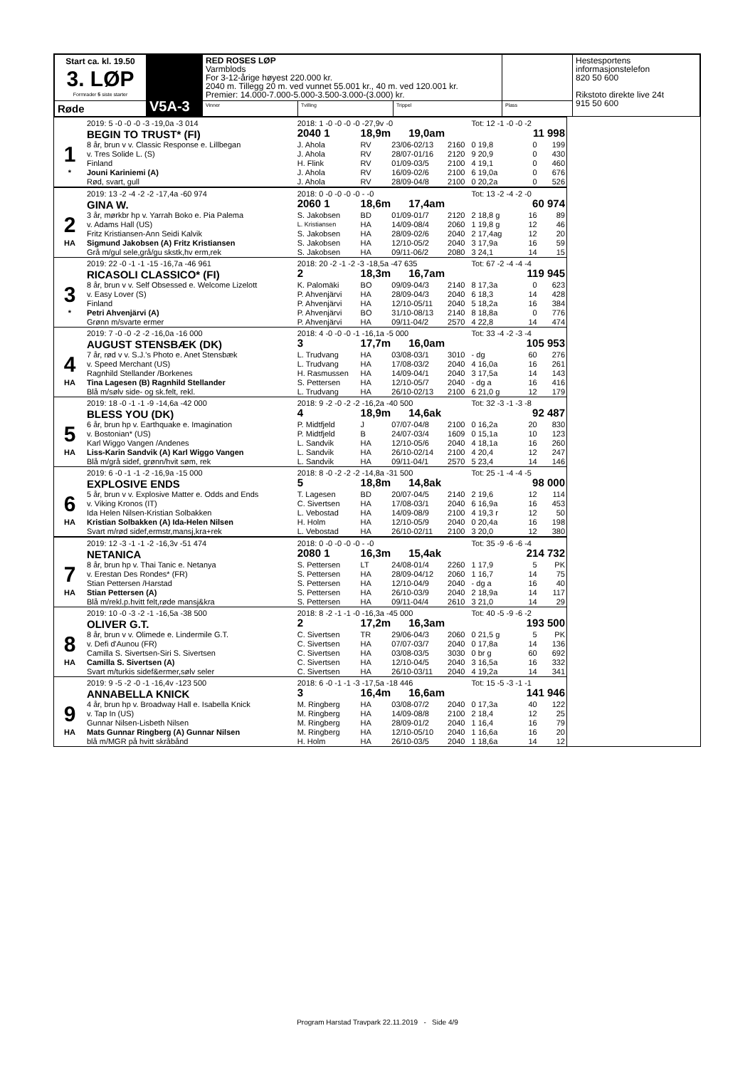| Start ca. kl. 19.50 3. LØP Formrader 5 siste starter | V5A-3 | RED ROSES LØP Varmblods For 3-12-årige høyest 220.000 kr. 2040 m. Tillegg 20 m. ved vunnet 55.001 kr., 40 m. ved 120.001 kr. Premier: 14.000-7.000-5.000-3.500-3.000-(3.000) kr. | | | | Hestesportens informasjonstelefon 820 50 600 Rikstoto direkte live 24t 915 50 600 |
| Røde | | Vinner | Tvilling | Trippel | Plass | |
| | 2019: 5 -0 -0 -0 -3 -19,0a -3 014 | 2018: 1 -0 -0 -0 -0 -27,9v -0 | | | | Tot: 12 -1 -0 -0 -2 | | |
| | BEGIN TO TRUST* (FI) | 2040 1 | 18,9m 19,0am | | | | 11 998 | |
| 1 | 8 år, brun v v. Classic Response e. Lillbegan | J. Ahola | RV | 23/06-02/13 | 2160 | 0 19,8 | 0 | 199 |
| | v. Tres Solide L. (S) | J. Ahola | RV | 28/07-01/16 | 2120 | 9 20,9 | 0 | 430 |
| | Finland | H. Flink | RV | 01/09-03/5 | 2100 | 4 19,1 | 0 | 460 |
| * | Jouni Kariniemi (A) | J. Ahola | RV | 16/09-02/6 | 2100 | 6 19,0a | 0 | 676 |
| | Rød, svart, gull | J. Ahola | RV | 28/09-04/8 | 2100 | 0 20,2a | 0 | 526 |
| | 2019: 13 -2 -4 -2 -2 -17,4a -60 974 | 2018: 0 -0 -0 -0 -0 - -0 | | | | Tot: 13 -2 -4 -2 -0 | | |
| | GINA W. | 2060 1 | 18,6m 17,4am | | | | 60 974 | |
| 2 | 3 år, mørkbr hp v. Yarrah Boko e. Pia Palema | S. Jakobsen | BD | 01/09-01/7 | 2120 | 2 18,8 g | 16 | 89 |
| | v. Adams Hall (US) | L. Kristiansen | HA | 14/09-08/4 | 2060 | 1 19,8 g | 12 | 46 |
| | Fritz Kristiansen-Ann Seidi Kalvik | S. Jakobsen | HA | 28/09-02/6 | 2040 | 2 17,4ag | 12 | 20 |
| HA | Sigmund Jakobsen (A) Fritz Kristiansen | S. Jakobsen | HA | 12/10-05/2 | 2040 | 3 17,9a | 16 | 59 |
| | Grå m/gul sele,grå/gu skstk,hv erm,rek | S. Jakobsen | HA | 09/11-06/2 | 2080 | 3 24,1 | 14 | 15 |
| | 2019: 22 -0 -1 -1 -15 -16,7a -46 961 | 2018: 20 -2 -1 -2 -3 -18,5a -47 635 | | | | Tot: 67 -2 -4 -4 -4 | | |
| | RICASOLI CLASSICO* (FI) | 2 | 18,3m 16,7am | | | | 119 945 | |
| 3 | 8 år, brun v v. Self Obsessed e. Welcome Lizelott | K. Palomäki | BO | 09/09-04/3 | 2140 | 8 17,3a | 0 | 623 |
| | v. Easy Lover (S) | P. Ahvenjärvi | HA | 28/09-04/3 | 2040 | 6 18,3 | 14 | 428 |
| | Finland | P. Ahvenjärvi | HA | 12/10-05/11 | 2040 | 5 18,2a | 16 | 384 |
| * | Petri Ahvenjärvi (A) | P. Ahvenjärvi | BO | 31/10-08/13 | 2140 | 8 18,8a | 0 | 776 |
| | Grønn m/svarte ermer | P. Ahvenjärvi | HA | 09/11-04/2 | 2570 | 4 22,8 | 14 | 474 |
| | 2019: 7 -0 -0 -2 -2 -16,0a -16 000 | 2018: 4 -0 -0 -0 -1 -16,1a -5 000 | | | | Tot: 33 -4 -2 -3 -4 | | |
| | AUGUST STENSBÆK (DK) | 3 | 17,7m 16,0am | | | | 105 953 | |
| 4 | 7 år, rød v v. S.J.'s Photo e. Anet Stensbæk | L. Trudvang | HA | 03/08-03/1 | 3010 | - dg | 60 | 276 |
| | v. Speed Merchant (US) | L. Trudvang | HA | 17/08-03/2 | 2040 | 4 16,0a | 16 | 261 |
| | Ragnhild Stellander /Borkenes | H. Rasmussen | HA | 14/09-04/1 | 2040 | 3 17,5a | 14 | 143 |
| HA | Tina Lagesen (B) Ragnhild Stellander | S. Pettersen | HA | 12/10-05/7 | 2040 | - dg a | 16 | 416 |
| | Blå m/sølv side- og sk.felt, rekl. | L. Trudvang | HA | 26/10-02/13 | 2100 | 6 21,0 g | 12 | 179 |
| | 2019: 18 -0 -1 -1 -9 -14,6a -42 000 | 2018: 9 -2 -0 -2 -2 -16,2a -40 500 | | | | Tot: 32 -3 -1 -3 -8 | | |
| | BLESS YOU (DK) | 4 | 18,9m 14,6ak | | | | 92 487 | |
| 5 | 6 år, brun hp v. Earthquake e. Imagination | P. Midtfjeld | J | 07/07-04/8 | 2100 | 0 16,2a | 20 | 830 |
| | v. Bostonian* (US) | P. Midtfjeld | B | 24/07-03/4 | 1609 | 0 15,1a | 10 | 123 |
| | Karl Wiggo Vangen /Andenes | L. Sandvik | HA | 12/10-05/6 | 2040 | 4 18,1a | 16 | 260 |
| HA | Liss-Karin Sandvik (A) Karl Wiggo Vangen | L. Sandvik | HA | 26/10-02/14 | 2100 | 4 20,4 | 12 | 247 |
| | Blå m/grå sidef, grønn/hvit søm, rek | L. Sandvik | HA | 09/11-04/1 | 2570 | 5 23,4 | 14 | 146 |
| | 2019: 6 -0 -1 -1 -2 -16,9a -15 000 | 2018: 8 -0 -2 -2 -2 -14,8a -31 500 | | | | Tot: 25 -1 -4 -4 -5 | | |
| | EXPLOSIVE ENDS | 5 | 18,8m 14,8ak | | | | 98 000 | |
| 6 | 5 år, brun v v. Explosive Matter e. Odds and Ends | T. Lagesen | BD | 20/07-04/5 | 2140 | 2 19,6 | 12 | 114 |
| | v. Viking Kronos (IT) | C. Sivertsen | HA | 17/08-03/1 | 2040 | 6 16,9a | 16 | 453 |
| | Ida Helen Nilsen-Kristian Solbakken | L. Vebostad | HA | 14/09-08/9 | 2100 | 4 19,3 r | 12 | 50 |
| HA | Kristian Solbakken (A) Ida-Helen Nilsen | H. Holm | HA | 12/10-05/9 | 2040 | 0 20,4a | 16 | 198 |
| | Svart m/rød sidef,ermstr,mansj,kra+rek | L. Vebostad | HA | 26/10-02/11 | 2100 | 3 20,0 | 12 | 380 |
| | 2019: 12 -3 -1 -1 -2 -16,3v -51 474 | 2018: 0 -0 -0 -0 -0 - -0 | | | | Tot: 35 -9 -6 -6 -4 | | |
| | NETANICA | 2080 1 | 16,3m 15,4ak | | | | 214 732 | |
| 7 | 8 år, brun hp v. Thai Tanic e. Netanya | S. Pettersen | LT | 24/08-01/4 | 2260 | 1 17,9 | 5 | PK |
| | v. Erestan Des Rondes* (FR) | S. Pettersen | HA | 28/09-04/12 | 2060 | 1 16,7 | 14 | 75 |
| | Stian Pettersen /Harstad | S. Pettersen | HA | 12/10-04/9 | 2040 | - dg a | 16 | 40 |
| HA | Stian Pettersen (A) | S. Pettersen | HA | 26/10-03/9 | 2040 | 2 18,9a | 14 | 117 |
| | Blå m/rekl.p.hvitt felt,røde mansj&kra | S. Pettersen | HA | 09/11-04/4 | 2610 | 3 21,0 | 14 | 29 |
| | 2019: 10 -0 -3 -2 -1 -16,5a -38 500 | 2018: 8 -2 -1 -1 -0 -16,3a -45 000 | | | | Tot: 40 -5 -9 -6 -2 | | |
| | OLIVER G.T. | 2 | 17,2m 16,3am | | | | 193 500 | |
| 8 | 8 år, brun v v. Olimede e. Lindermile G.T. | C. Sivertsen | TR | 29/06-04/3 | 2060 | 0 21,5 g | 5 | PK |
| | v. Defi d'Aunou (FR) | C. Sivertsen | HA | 07/07-03/7 | 2040 | 0 17,8a | 14 | 136 |
| | Camilla S. Sivertsen-Siri S. Sivertsen | C. Sivertsen | HA | 03/08-03/5 | 3030 | 0 br g | 60 | 692 |
| HA | Camilla S. Sivertsen (A) | C. Sivertsen | HA | 12/10-04/5 | 2040 | 3 16,5a | 16 | 332 |
| | Svart m/turkis sidef&ermer,sølv seler | C. Sivertsen | HA | 26/10-03/11 | 2040 | 4 19,2a | 14 | 341 |
| | 2019: 9 -5 -2 -0 -1 -16,4v -123 500 | 2018: 6 -0 -1 -1 -3 -17,5a -18 446 | | | | Tot: 15 -5 -3 -1 -1 | | |
| | ANNABELLA KNICK | 3 | 16,4m 16,6am | | | | 141 946 | |
| 9 | 4 år, brun hp v. Broadway Hall e. Isabella Knick | M. Ringberg | HA | 03/08-07/2 | 2040 | 0 17,3a | 40 | 122 |
| | v. Tap In (US) | M. Ringberg | HA | 14/09-08/8 | 2100 | 2 18,4 | 12 | 25 |
| | Gunnar Nilsen-Lisbeth Nilsen | M. Ringberg | HA | 28/09-01/2 | 2040 | 1 16,4 | 16 | 79 |
| HA | Mats Gunnar Ringberg (A) Gunnar Nilsen | M. Ringberg | HA | 12/10-05/10 | 2040 | 1 16,6a | 16 | 20 |
| | blå m/MGR på hvitt skråbånd | H. Holm | HA | 26/10-03/5 | 2040 | 1 18,6a | 14 | 12 |
Program Harstad Travpark 22.11.2019 - Side 4/9